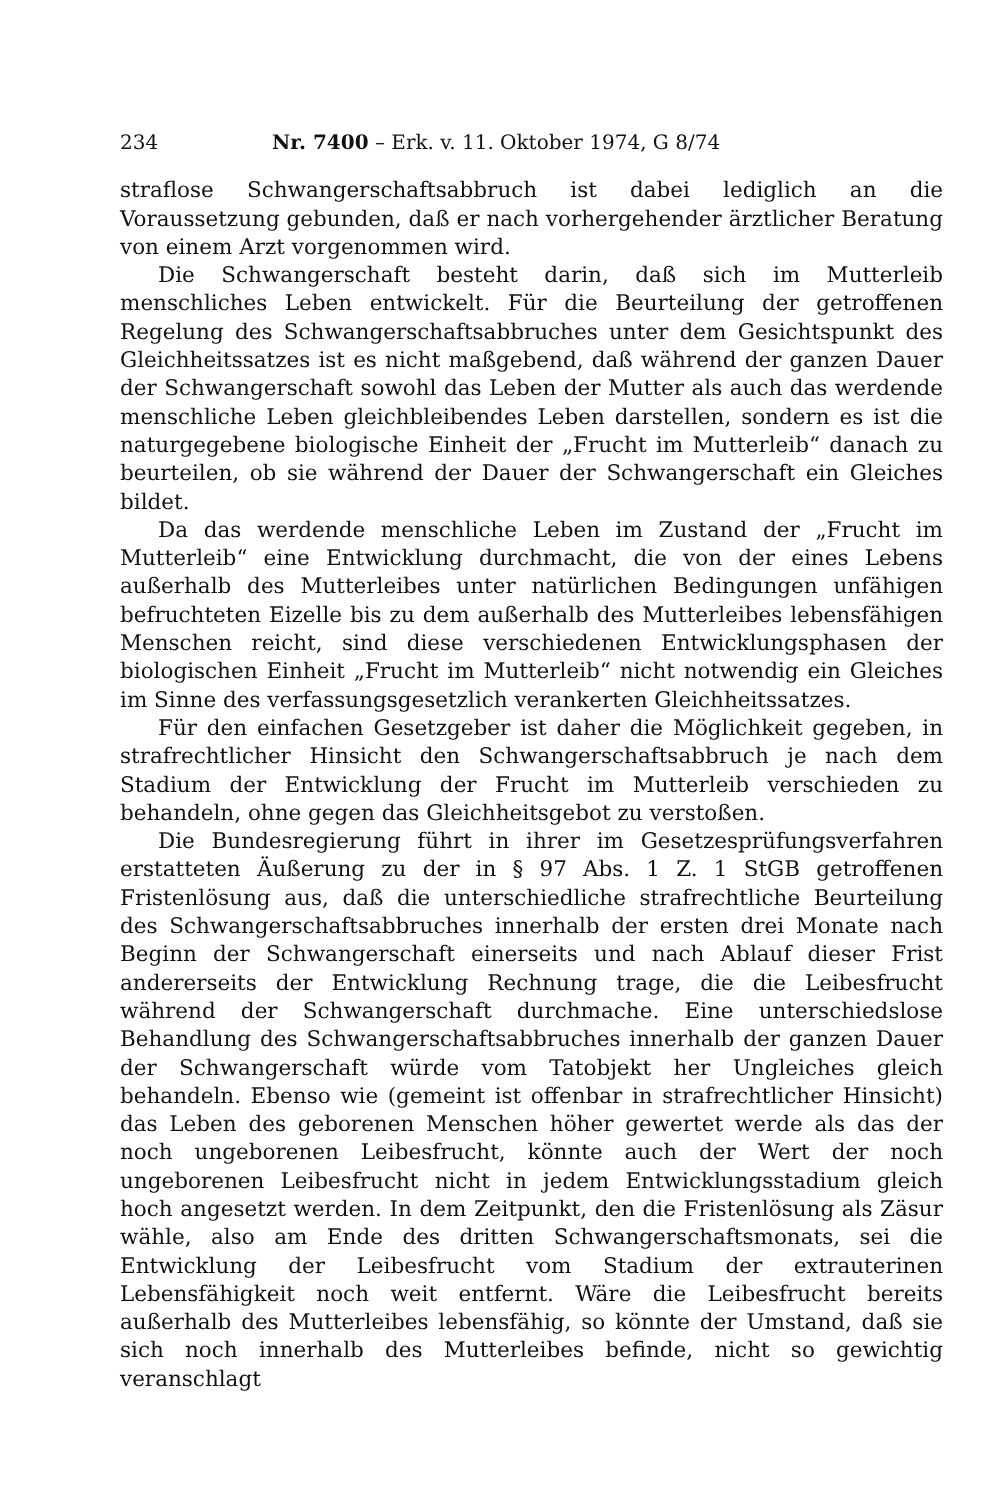234 Nr. 7400 – Erk. v. 11. Oktober 1974, G 8/74
straflose Schwangerschaftsabbruch ist dabei lediglich an die Voraussetzung gebunden, daß er nach vorhergehender ärztlicher Beratung von einem Arzt vorgenommen wird.
Die Schwangerschaft besteht darin, daß sich im Mutterleib menschliches Leben entwickelt. Für die Beurteilung der getroffenen Regelung des Schwangerschaftsabbruches unter dem Gesichtspunkt des Gleichheitssatzes ist es nicht maßgebend, daß während der ganzen Dauer der Schwangerschaft sowohl das Leben der Mutter als auch das werdende menschliche Leben gleichbleibendes Leben darstellen, sondern es ist die naturgegebene biologische Einheit der „Frucht im Mutterleib“ danach zu beurteilen, ob sie während der Dauer der Schwangerschaft ein Gleiches bildet.
Da das werdende menschliche Leben im Zustand der „Frucht im Mutterleib“ eine Entwicklung durchmacht, die von der eines Lebens außerhalb des Mutterleibes unter natürlichen Bedingungen unfähigen befruchteten Eizelle bis zu dem außerhalb des Mutterleibes lebensfähigen Menschen reicht, sind diese verschiedenen Entwicklungsphasen der biologischen Einheit „Frucht im Mutterleib“ nicht notwendig ein Gleiches im Sinne des verfassungsgesetzlich verankerten Gleichheitssatzes.
Für den einfachen Gesetzgeber ist daher die Möglichkeit gegeben, in strafrechtlicher Hinsicht den Schwangerschaftsabbruch je nach dem Stadium der Entwicklung der Frucht im Mutterleib verschieden zu behandeln, ohne gegen das Gleichheitsgebot zu verstoßen.
Die Bundesregierung führt in ihrer im Gesetzesprüfungsverfahren erstatteten Äußerung zu der in § 97 Abs. 1 Z. 1 StGB getroffenen Fristenlösung aus, daß die unterschiedliche strafrechtliche Beurteilung des Schwangerschaftsabbruches innerhalb der ersten drei Monate nach Beginn der Schwangerschaft einerseits und nach Ablauf dieser Frist andererseits der Entwicklung Rechnung trage, die die Leibesfrucht während der Schwangerschaft durchmache. Eine unterschiedslose Behandlung des Schwangerschaftsabbruches innerhalb der ganzen Dauer der Schwangerschaft würde vom Tatobjekt her Ungleiches gleich behandeln. Ebenso wie (gemeint ist offenbar in strafrechtlicher Hinsicht) das Leben des geborenen Menschen höher gewertet werde als das der noch ungeborenen Leibesfrucht, könnte auch der Wert der noch ungeborenen Leibesfrucht nicht in jedem Entwicklungsstadium gleich hoch angesetzt werden. In dem Zeitpunkt, den die Fristenlösung als Zäsur wähle, also am Ende des dritten Schwangerschaftsmonats, sei die Entwicklung der Leibesfrucht vom Stadium der extrauterinen Lebensfähigkeit noch weit entfernt. Wäre die Leibesfrucht bereits außerhalb des Mutterleibes lebensfähig, so könnte der Umstand, daß sie sich noch innerhalb des Mutterleibes befinde, nicht so gewichtig veranschlagt